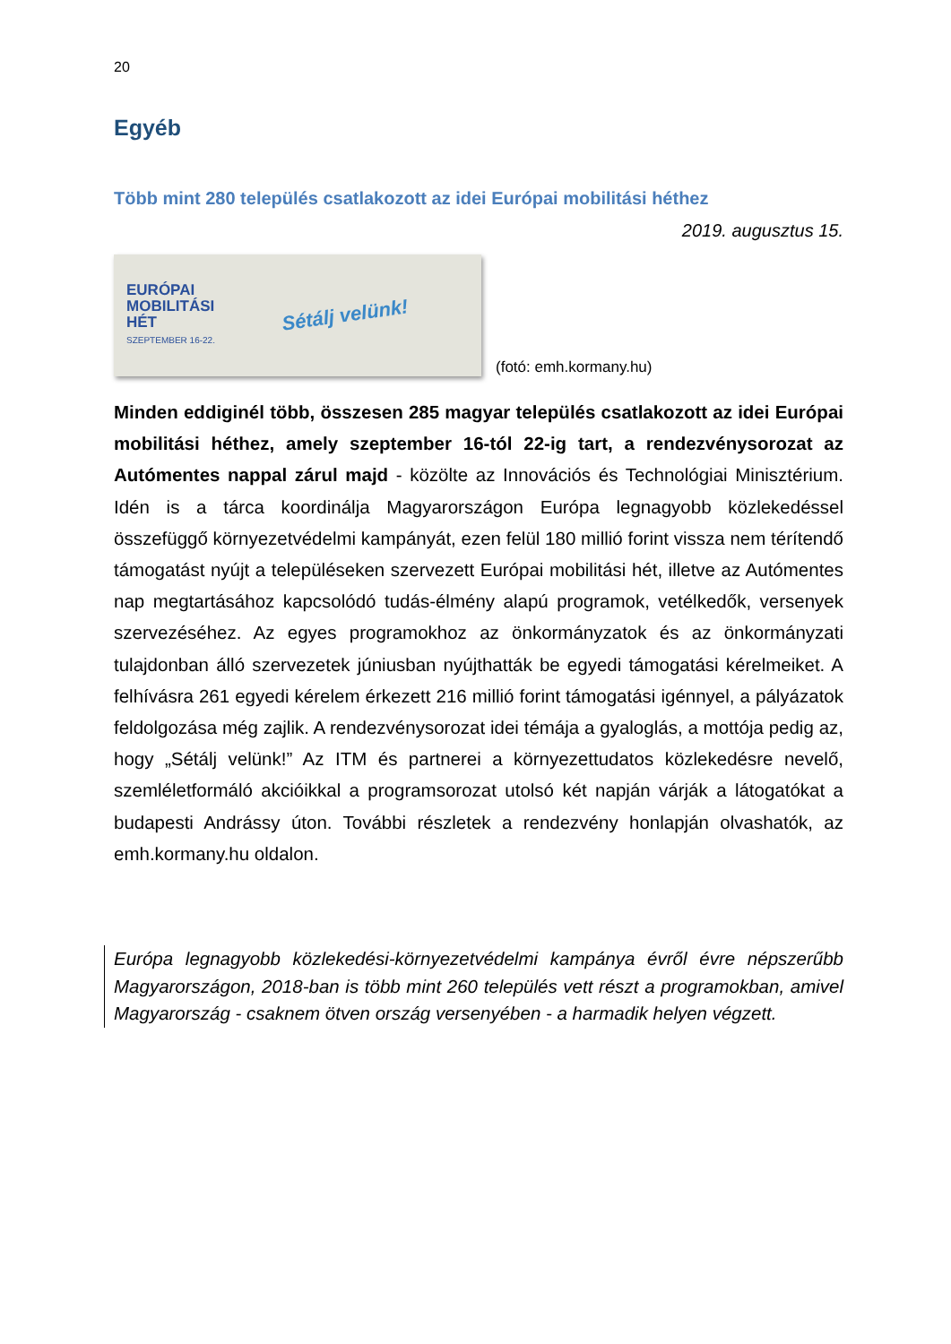20
Egyéb
Több mint 280 település csatlakozott az idei Európai mobilitási héthez
2019. augusztus 15.
EURÓPAI
MOBILITÁSI
HÉT
SZEPTEMBER 16-22.
Sétálj velünk!
(fotó: emh.kormany.hu)
Minden eddiginél több, összesen 285 magyar település csatlakozott az idei Európai mobilitási héthez, amely szeptember 16-tól 22-ig tart, a rendezvénysorozat az Autómentes nappal zárul majd - közölte az Innovációs és Technológiai Minisztérium. Idén is a tárca koordinálja Magyarországon Európa legnagyobb közlekedéssel összefüggő környezetvédelmi kampányát, ezen felül 180 millió forint vissza nem térítendő támogatást nyújt a településeken szervezett Európai mobilitási hét, illetve az Autómentes nap megtartásához kapcsolódó tudás-élmény alapú programok, vetélkedők, versenyek szervezéséhez. Az egyes programokhoz az önkormányzatok és az önkormányzati tulajdonban álló szervezetek júniusban nyújthatták be egyedi támogatási kérelmeiket. A felhívásra 261 egyedi kérelem érkezett 216 millió forint támogatási igénnyel, a pályázatok feldolgozása még zajlik. A rendezvénysorozat idei témája a gyaloglás, a mottója pedig az, hogy „Sétálj velünk!” Az ITM és partnerei a környezettudatos közlekedésre nevelő, szemléletformáló akcióikkal a programsorozat utolsó két napján várják a látogatókat a budapesti Andrássy úton. További részletek a rendezvény honlapján olvashatók, az emh.kormany.hu oldalon.
Európa legnagyobb közlekedési-környezetvédelmi kampánya évről évre népszerűbb Magyarországon, 2018-ban is több mint 260 település vett részt a programokban, amivel Magyarország - csaknem ötven ország versenyében - a harmadik helyen végzett.